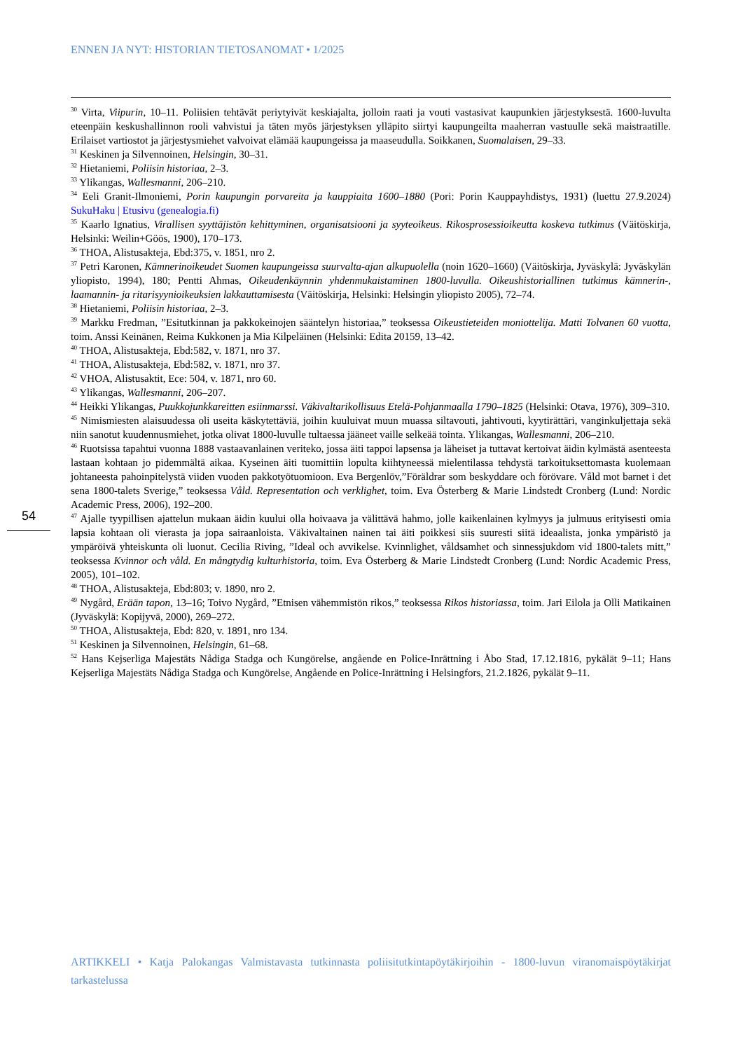ENNEN JA NYT: HISTORIAN TIETOSANOMAT • 1/2025
<sup>30</sup> Virta, Viipurin, 10–11. Poliisien tehtävät periytyivät keskiajalta, jolloin raati ja vouti vastasivat kaupunkien järjestyksestä. 1600-luvulta eteenpäin keskushallinnon rooli vahvistui ja täten myös järjestyksen ylläpito siirtyi kaupungeilta maaherran vastuulle sekä maistraatille. Erilaiset vartiostot ja järjestysmiehet valvoivat elämää kaupungeissa ja maaseudulla. Soikkanen, Suomalaisen, 29–33.
<sup>31</sup> Keskinen ja Silvennoinen, Helsingin, 30–31.
<sup>32</sup> Hietaniemi, Poliisin historiaa, 2–3.
<sup>33</sup> Ylikangas, Wallesmanni, 206–210.
<sup>34</sup> Eeli Granit-Ilmoniemi, Porin kaupungin porvareita ja kauppiaita 1600–1880 (Pori: Porin Kauppayhdistys, 1931) (luettu 27.9.2024) SukuHaku | Etusivu (genealogia.fi)
<sup>35</sup> Kaarlo Ignatius, Virallisen syyttäjistön kehittyminen, organisatsiooni ja syyteoikeus. Rikosprosessioikeutta koskeva tutkimus (Väitöskirja, Helsinki: Weilin+Göös, 1900), 170–173.
<sup>36</sup> THOA, Alistusakteja, Ebd:375, v. 1851, nro 2.
<sup>37</sup> Petri Karonen, Kämnerinoikeudet Suomen kaupungeissa suurvalta-ajan alkupuolella (noin 1620–1660) (Väitöskirja, Jyväskylä: Jyväskylän yliopisto, 1994), 180; Pentti Ahmas, Oikeudenkäynnin yhdenmukaistaminen 1800-luvulla. Oikeushistoriallinen tutkimus kämnerin-, laamannin- ja ritarisyynioikeuksien lakkauttamisesta (Väitöskirja, Helsinki: Helsingin yliopisto 2005), 72–74.
<sup>38</sup> Hietaniemi, Poliisin historiaa, 2–3.
<sup>39</sup> Markku Fredman, ”Esitutkinnan ja pakkokeinojen sääntelyn historiaa,” teoksessa Oikeustieteiden moniottelija. Matti Tolvanen 60 vuotta, toim. Anssi Keinänen, Reima Kukkonen ja Mia Kilpeläinen (Helsinki: Edita 20159, 13–42.
<sup>40</sup> THOA, Alistusakteja, Ebd:582, v. 1871, nro 37.
<sup>41</sup> THOA, Alistusakteja, Ebd:582, v. 1871, nro 37.
<sup>42</sup> VHOA, Alistusaktit, Ece: 504, v. 1871, nro 60.
<sup>43</sup> Ylikangas, Wallesmanni, 206–207.
<sup>44</sup> Heikki Ylikangas, Puukkojunkkareitten esiinmarssi. Väkivaltarikollisuus Etelä-Pohjanmaalla 1790–1825 (Helsinki: Otava, 1976), 309–310.
<sup>45</sup> Nimismiesten alaisuudessa oli useita käskytettäviä, joihin kuuluivat muun muassa siltavouti, jahtivouti, kyytirättäri, vanginkuljettaja sekä niin sanotut kuudennusmiehet, jotka olivat 1800-luvulle tultaessa jääneet vaille selkeää tointa. Ylikangas, Wallesmanni, 206–210.
<sup>46</sup> Ruotsissa tapahtui vuonna 1888 vastaavanlainen veriteko, jossa äiti tappoi lapsensa ja läheiset ja tuttavat kertoivat äidin kylmästä asenteesta lastaan kohtaan jo pidemmältä aikaa. Kyseinen äiti tuomittiin lopulta kiihtyneessä mielentilassa tehdystä tarkoituksettomasta kuolemaan johtaneesta pahoinpitelystä viiden vuoden pakkotyötuomioon. Eva Bergenlöv,”Föräldrar som beskyddare och förövare. Våld mot barnet i det sena 1800-talets Sverige,” teoksessa Våld. Representation och verklighet, toim. Eva Österberg & Marie Lindstedt Cronberg (Lund: Nordic Academic Press, 2006), 192–200.
<sup>47</sup> Ajalle tyypillisen ajattelun mukaan äidin kuului olla hoivaava ja välittävä hahmo, jolle kaikenlainen kylmyys ja julmuus erityisesti omia lapsia kohtaan oli vierasta ja jopa sairaanloista. Väkivaltainen nainen tai äiti poikkesi siis suuresti siitä ideaalista, jonka ympäristö ja ympäröivä yhteiskunta oli luonut. Cecilia Riving, ”Ideal och avvikelse. Kvinnlighet, våldsamhet och sinnessjukdom vid 1800-talets mitt,” teoksessa Kvinnor och våld. En mångtydig kulturhistoria, toim. Eva Österberg & Marie Lindstedt Cronberg (Lund: Nordic Academic Press, 2005), 101–102.
<sup>48</sup> THOA, Alistusakteja, Ebd:803; v. 1890, nro 2.
<sup>49</sup> Nygård, Erään tapon, 13–16; Toivo Nygård, ”Etnisen vähemmistön rikos,” teoksessa Rikos historiassa, toim. Jari Eilola ja Olli Matikainen (Jyväskylä: Kopijyvä, 2000), 269–272.
<sup>50</sup> THOA, Alistusakteja, Ebd: 820, v. 1891, nro 134.
<sup>51</sup> Keskinen ja Silvennoinen, Helsingin, 61–68.
<sup>52</sup> Hans Kejserliga Majestäts Nådiga Stadga och Kungörelse, angående en Police-Inrättning i Åbo Stad, 17.12.1816, pykälät 9–11; Hans Kejserliga Majestäts Nådiga Stadga och Kungörelse, Angående en Police-Inrättning i Helsingfors, 21.2.1826, pykälät 9–11.
54
ARTIKKELI • Katja Palokangas Valmistavasta tutkinnasta poliisitutkintapöytäkirjoihin - 1800-luvun viranomaispöytäkirjat tarkastelussa